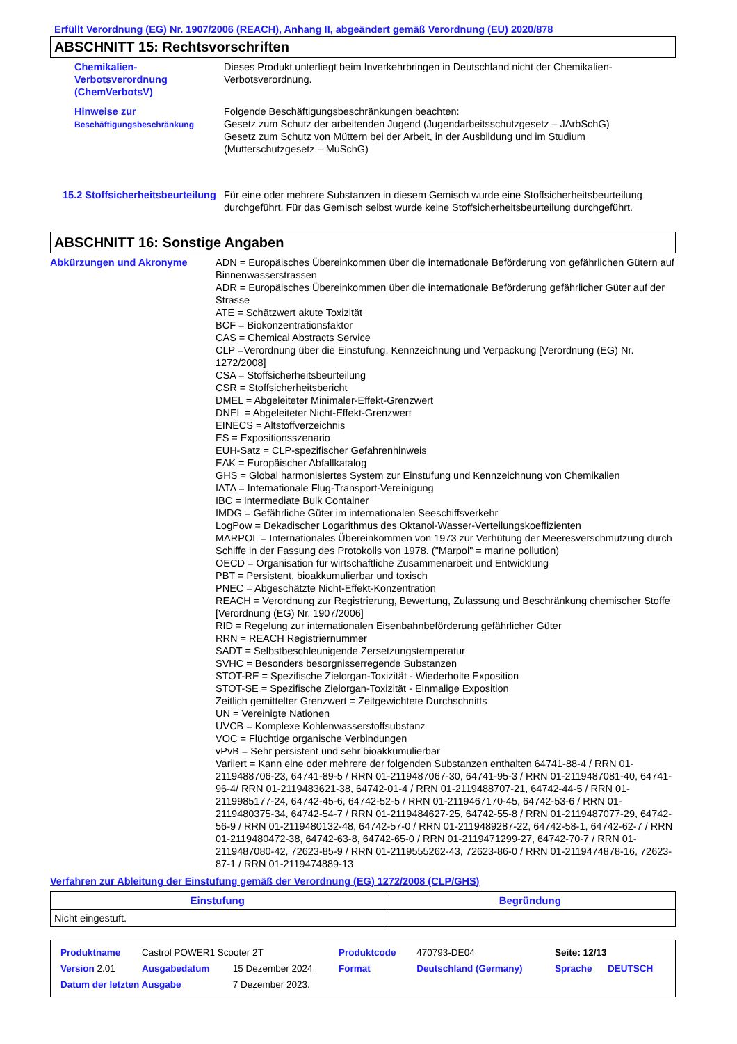Erfüllt Verordnung (EG) Nr. 1907/2006 (REACH), Anhang II, abgeändert gemäß Verordnung (EU) 2020/878
ABSCHNITT 15: Rechtsvorschriften
Chemikalien-Verbotsverordnung (ChemVerbotsV)
Dieses Produkt unterliegt beim Inverkehrbringen in Deutschland nicht der Chemikalien-Verbotsverordnung.
Hinweise zur Beschäftigungsbeschränkung
Folgende Beschäftigungsbeschränkungen beachten:
Gesetz zum Schutz der arbeitenden Jugend (Jugendarbeitsschutzgesetz – JArbSchG)
Gesetz zum Schutz von Müttern bei der Arbeit, in der Ausbildung und im Studium (Mutterschutzgesetz – MuSchG)
15.2 Stoffsicherheitsbeurteilung
Für eine oder mehrere Substanzen in diesem Gemisch wurde eine Stoffsicherheitsbeurteilung durchgeführt. Für das Gemisch selbst wurde keine Stoffsicherheitsbeurteilung durchgeführt.
ABSCHNITT 16: Sonstige Angaben
Abkürzungen und Akronyme ADN = Europäisches Übereinkommen über die internationale Beförderung von gefährlichen Gütern auf Binnenwasserstrassen
ADR = Europäisches Übereinkommen über die internationale Beförderung gefährlicher Güter auf der Strasse
ATE = Schätzwert akute Toxizität
BCF = Biokonzentrationsfaktor
CAS = Chemical Abstracts Service
CLP =Verordnung über die Einstufung, Kennzeichnung und Verpackung [Verordnung (EG) Nr. 1272/2008]
CSA = Stoffsicherheitsbeurteilung
CSR = Stoffsicherheitsbericht
DMEL = Abgeleiteter Minimaler-Effekt-Grenzwert
DNEL = Abgeleiteter Nicht-Effekt-Grenzwert
EINECS = Altstoffverzeichnis
ES = Expositionsszenario
EUH-Satz = CLP-spezifischer Gefahrenhinweis
EAK = Europäischer Abfallkatalog
GHS = Global harmonisiertes System zur Einstufung und Kennzeichnung von Chemikalien
IATA = Internationale Flug-Transport-Vereinigung
IBC = Intermediate Bulk Container
IMDG = Gefährliche Güter im internationalen Seeschiffsverkehr
LogPow = Dekadischer Logarithmus des Oktanol-Wasser-Verteilungskoeffizienten
MARPOL = Internationales Übereinkommen von 1973 zur Verhütung der Meeresverschmutzung durch Schiffe in der Fassung des Protokolls von 1978. ("Marpol" = marine pollution)
OECD = Organisation für wirtschaftliche Zusammenarbeit und Entwicklung
PBT = Persistent, bioakkumulierbar und toxisch
PNEC = Abgeschätzte Nicht-Effekt-Konzentration
REACH = Verordnung zur Registrierung, Bewertung, Zulassung und Beschränkung chemischer Stoffe [Verordnung (EG) Nr. 1907/2006]
RID = Regelung zur internationalen Eisenbahnbeförderung gefährlicher Güter
RRN = REACH Registriernummer
SADT = Selbstbeschleunigende Zersetzungstemperatur
SVHC = Besonders besorgnisserregende Substanzen
STOT-RE = Spezifische Zielorgan-Toxizität - Wiederholte Exposition
STOT-SE = Spezifische Zielorgan-Toxizität - Einmalige Exposition
Zeitlich gemittelter Grenzwert = Zeitgewichtete Durchschnitts
UN = Vereinigte Nationen
UVCB = Komplexe Kohlenwasserstoffsubstanz
VOC = Flüchtige organische Verbindungen
vPvB = Sehr persistent und sehr bioakkumulierbar
Variiert = Kann eine oder mehrere der folgenden Substanzen enthalten 64741-88-4 / RRN 01-2119488706-23, 64741-89-5 / RRN 01-2119487067-30, 64741-95-3 / RRN 01-2119487081-40, 64741-96-4/ RRN 01-2119483621-38, 64742-01-4 / RRN 01-2119488707-21, 64742-44-5 / RRN 01-2119985177-24, 64742-45-6, 64742-52-5 / RRN 01-2119467170-45, 64742-53-6 / RRN 01-2119480375-34, 64742-54-7 / RRN 01-2119484627-25, 64742-55-8 / RRN 01-2119487077-29, 64742-56-9 / RRN 01-2119480132-48, 64742-57-0 / RRN 01-2119489287-22, 64742-58-1, 64742-62-7 / RRN 01-2119480472-38, 64742-63-8, 64742-65-0 / RRN 01-2119471299-27, 64742-70-7 / RRN 01-2119487080-42, 72623-85-9 / RRN 01-2119555262-43, 72623-86-0 / RRN 01-2119474878-16, 72623-87-1 / RRN 01-2119474889-13
Verfahren zur Ableitung der Einstufung gemäß der Verordnung (EG) 1272/2008 (CLP/GHS)
| Einstufung | Begründung |
| --- | --- |
| Nicht eingestuft. | |
| Produktname | Castrol POWER1 Scooter 2T | | Produktcode | 470793-DE04 | Seite: 12/13 | |
| Version 2.01 | Ausgabedatum | 15 Dezember 2024 | Format | Deutschland (Germany) | Sprache | DEUTSCH |
| Datum der letzten Ausgabe | | 7 Dezember 2023. | | | | |